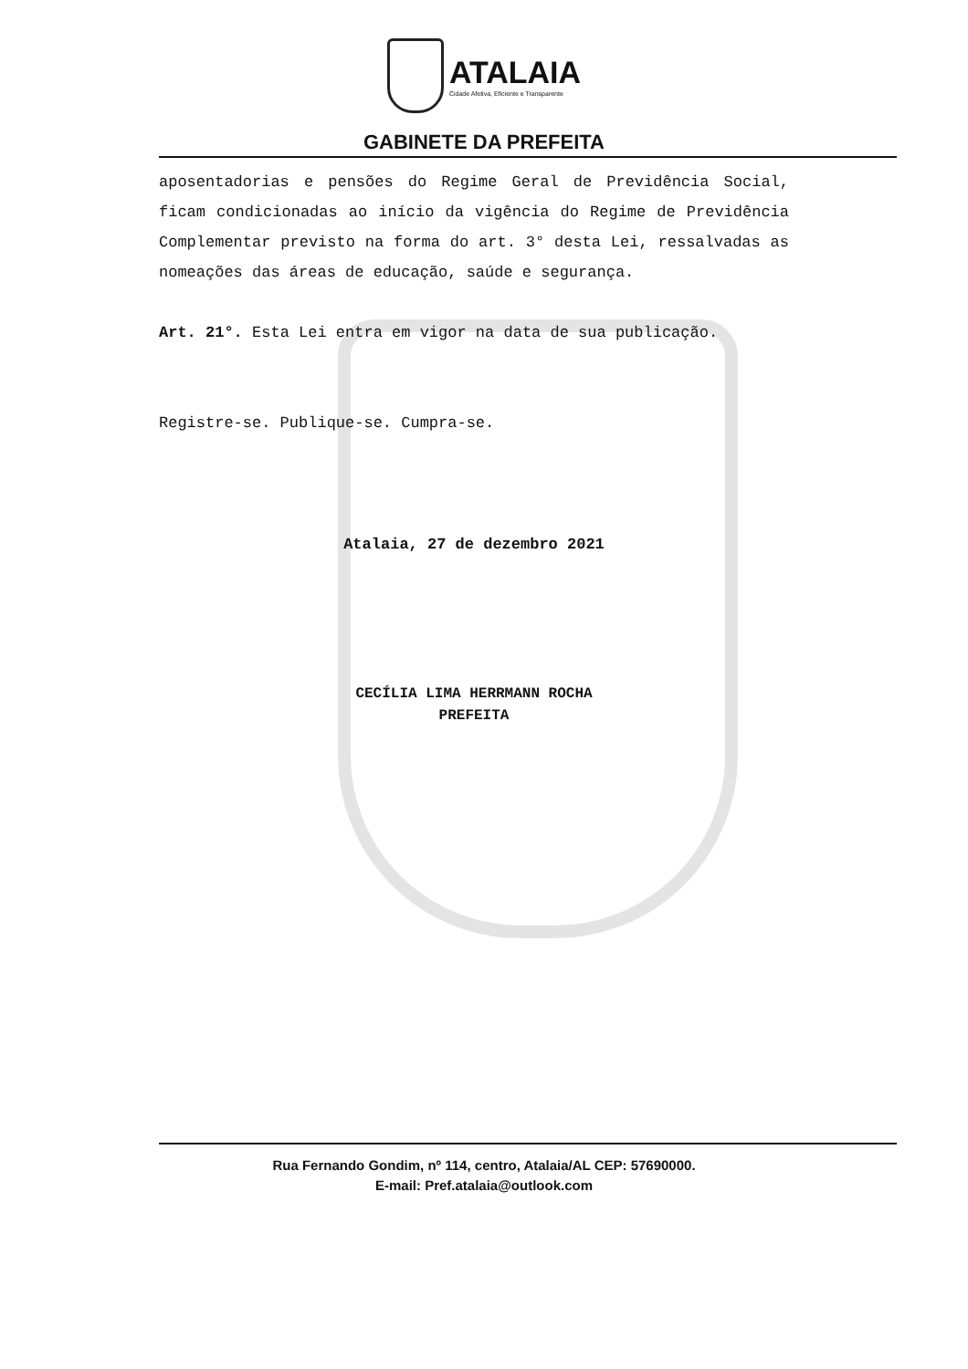ATALAIA
Cidade Afetiva, Eficiente e Transparente
GABINETE DA PREFEITA
aposentadorias e pensões do Regime Geral de Previdência Social, ficam condicionadas ao início da vigência do Regime de Previdência Complementar previsto na forma do art. 3° desta Lei, ressalvadas as nomeações das áreas de educação, saúde e segurança.
Art. 21°. Esta Lei entra em vigor na data de sua publicação.
Registre-se. Publique-se. Cumpra-se.
Atalaia, 27 de dezembro 2021
CECÍLIA LIMA HERRMANN ROCHA
PREFEITA
Rua Fernando Gondim, nº 114, centro, Atalaia/AL CEP: 57690000.
E-mail: Pref.atalaia@outlook.com